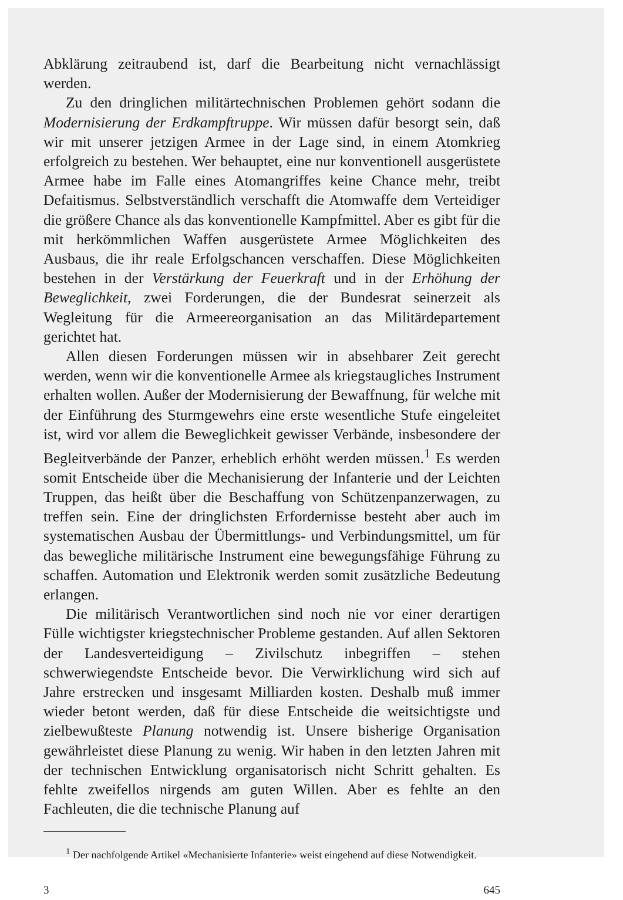Abklärung zeitraubend ist, darf die Bearbeitung nicht vernachlässigt werden.
Zu den dringlichen militärtechnischen Problemen gehört sodann die Modernisierung der Erdkampftruppe. Wir müssen dafür besorgt sein, daß wir mit unserer jetzigen Armee in der Lage sind, in einem Atomkrieg erfolgreich zu bestehen. Wer behauptet, eine nur konventionell ausgerüstete Armee habe im Falle eines Atomangriffes keine Chance mehr, treibt Defaitismus. Selbstverständlich verschafft die Atomwaffe dem Verteidiger die größere Chance als das konventionelle Kampfmittel. Aber es gibt für die mit herkömmlichen Waffen ausgerüstete Armee Möglichkeiten des Ausbaus, die ihr reale Erfolgschancen verschaffen. Diese Möglichkeiten bestehen in der Verstärkung der Feuerkraft und in der Erhöhung der Beweglichkeit, zwei Forderungen, die der Bundesrat seinerzeit als Wegleitung für die Armeereorganisation an das Militärdepartement gerichtet hat.
Allen diesen Forderungen müssen wir in absehbarer Zeit gerecht werden, wenn wir die konventionelle Armee als kriegstaugliches Instrument erhalten wollen. Außer der Modernisierung der Bewaffnung, für welche mit der Einführung des Sturmgewehrs eine erste wesentliche Stufe eingeleitet ist, wird vor allem die Beweglichkeit gewisser Verbände, insbesondere der Begleitverbände der Panzer, erheblich erhöht werden müssen.<sup>1</sup> Es werden somit Entscheide über die Mechanisierung der Infanterie und der Leichten Truppen, das heißt über die Beschaffung von Schützenpanzerwagen, zu treffen sein. Eine der dringlichsten Erfordernisse besteht aber auch im systematischen Ausbau der Übermittlungs- und Verbindungsmittel, um für das bewegliche militärische Instrument eine bewegungsfähige Führung zu schaffen. Automation und Elektronik werden somit zusätzliche Bedeutung erlangen.
Die militärisch Verantwortlichen sind noch nie vor einer derartigen Fülle wichtigster kriegstechnischer Probleme gestanden. Auf allen Sektoren der Landesverteidigung – Zivilschutz inbegriffen – stehen schwerwiegendste Entscheide bevor. Die Verwirklichung wird sich auf Jahre erstrecken und insgesamt Milliarden kosten. Deshalb muß immer wieder betont werden, daß für diese Entscheide die weitsichtigste und zielbewußteste Planung notwendig ist. Unsere bisherige Organisation gewährleistet diese Planung zu wenig. Wir haben in den letzten Jahren mit der technischen Entwicklung organisatorisch nicht Schritt gehalten. Es fehlte zweifellos nirgends am guten Willen. Aber es fehlte an den Fachleuten, die die technische Planung auf
<sup>1</sup> Der nachfolgende Artikel «Mechanisierte Infanterie» weist eingehend auf diese Notwendigkeit.
3 645